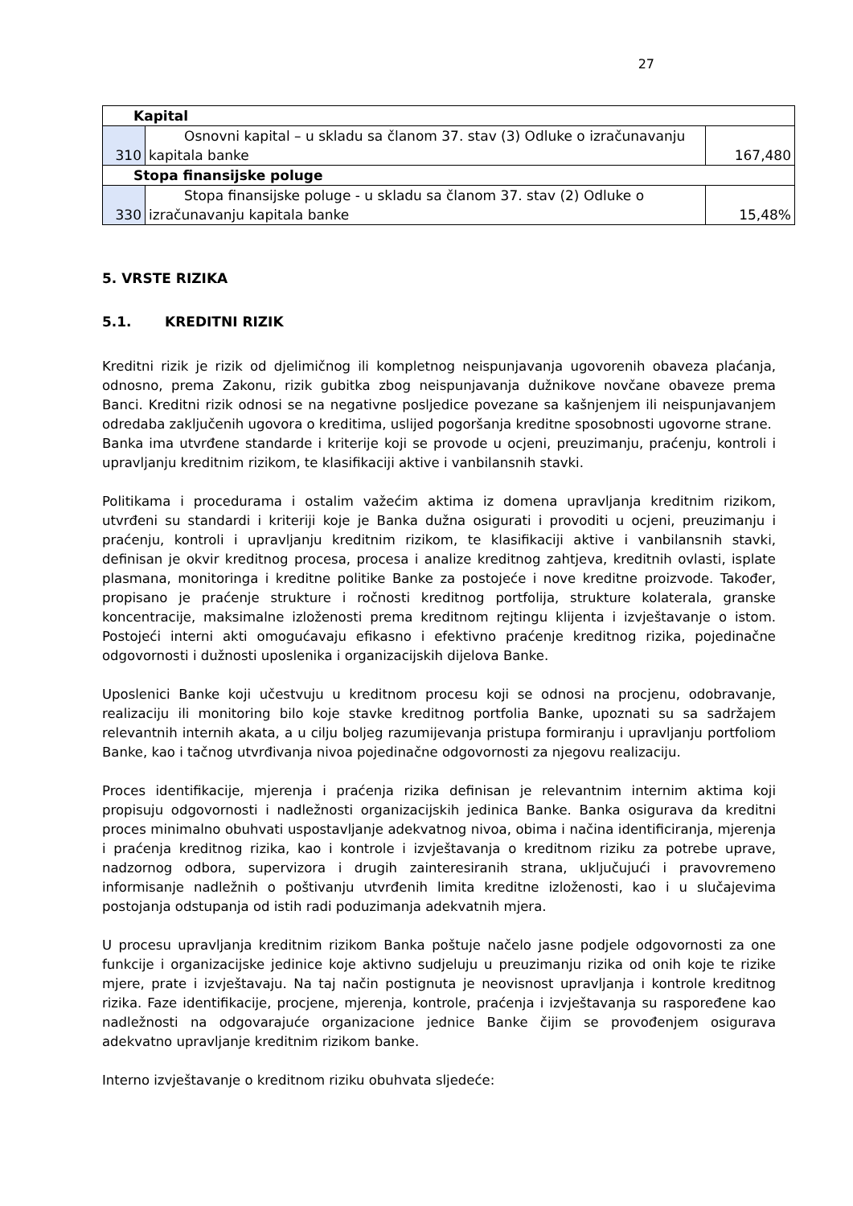27
| Kapital | | |
| 310 | Osnovni kapital – u skladu sa članom 37. stav (3) Odluke o izračunavanju kapitala banke | 167,480 |
| Stopa finansijske poluge | | |
| 330 | Stopa finansijske poluge - u skladu sa članom 37. stav (2) Odluke o izračunavanju kapitala banke | 15,48% |
5. VRSTE RIZIKA
5.1. KREDITNI RIZIK
Kreditni rizik je rizik od djelimičnog ili kompletnog neispunjavanja ugovorenih obaveza plaćanja, odnosno, prema Zakonu, rizik gubitka zbog neispunjavanja dužnikove novčane obaveze prema Banci. Kreditni rizik odnosi se na negativne posljedice povezane sa kašnjenjem ili neispunjavanjem odredaba zaključenih ugovora o kreditima, uslijed pogoršanja kreditne sposobnosti ugovorne strane.
Banka ima utvrđene standarde i kriterije koji se provode u ocjeni, preuzimanju, praćenju, kontroli i upravljanju kreditnim rizikom, te klasifikaciji aktive i vanbilansnih stavki.
Politikama i procedurama i ostalim važećim aktima iz domena upravljanja kreditnim rizikom, utvrđeni su standardi i kriteriji koje je Banka dužna osigurati i provoditi u ocjeni, preuzimanju i praćenju, kontroli i upravljanju kreditnim rizikom, te klasifikaciji aktive i vanbilansnih stavki, definisan je okvir kreditnog procesa, procesa i analize kreditnog zahtjeva, kreditnih ovlasti, isplate plasmana, monitoringa i kreditne politike Banke za postojeće i nove kreditne proizvode. Također, propisano je praćenje strukture i ročnosti kreditnog portfolija, strukture kolaterala, granske koncentracije, maksimalne izloženosti prema kreditnom rejtingu klijenta i izvještavanje o istom. Postojeći interni akti omogućavaju efikasno i efektivno praćenje kreditnog rizika, pojedinačne odgovornosti i dužnosti uposlenika i organizacijskih dijelova Banke.
Uposlenici Banke koji učestvuju u kreditnom procesu koji se odnosi na procjenu, odobravanje, realizaciju ili monitoring bilo koje stavke kreditnog portfolia Banke, upoznati su sa sadržajem relevantnih internih akata, a u cilju boljeg razumijevanja pristupa formiranju i upravljanju portfoliom Banke, kao i tačnog utvrđivanja nivoa pojedinačne odgovornosti za njegovu realizaciju.
Proces identifikacije, mjerenja i praćenja rizika definisan je relevantnim internim aktima koji propisuju odgovornosti i nadležnosti organizacijskih jedinica Banke. Banka osigurava da kreditni proces minimalno obuhvati uspostavljanje adekvatnog nivoa, obima i načina identificiranja, mjerenja i praćenja kreditnog rizika, kao i kontrole i izvještavanja o kreditnom riziku za potrebe uprave, nadzornog odbora, supervizora i drugih zainteresiranih strana, uključujući i pravovremeno informisanje nadležnih o poštivanju utvrđenih limita kreditne izloženosti, kao i u slučajevima postojanja odstupanja od istih radi poduzimanja adekvatnih mjera.
U procesu upravljanja kreditnim rizikom Banka poštuje načelo jasne podjele odgovornosti za one funkcije i organizacijske jedinice koje aktivno sudjeluju u preuzimanju rizika od onih koje te rizike mjere, prate i izvještavaju. Na taj način postignuta je neovisnost upravljanja i kontrole kreditnog rizika. Faze identifikacije, procjene, mjerenja, kontrole, praćenja i izvještavanja su raspoređene kao nadležnosti na odgovarajuće organizacione jednice Banke čijim se provođenjem osigurava adekvatno upravljanje kreditnim rizikom banke.
Interno izvještavanje o kreditnom riziku obuhvata sljedeće: